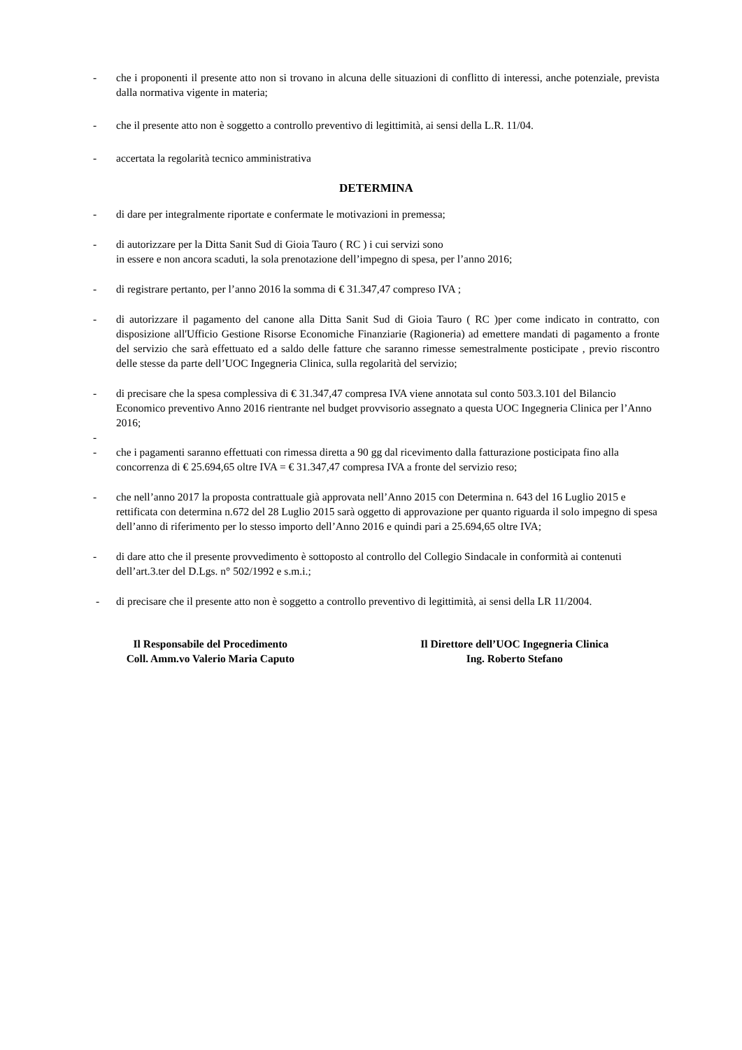- che i proponenti il presente atto non si trovano in alcuna delle situazioni di conflitto di interessi, anche potenziale, prevista dalla normativa vigente in materia;
- che il presente atto non è soggetto a controllo preventivo di legittimità, ai sensi della L.R. 11/04.
- accertata la regolarità tecnico amministrativa
DETERMINA
- di dare per integralmente riportate e confermate le motivazioni in premessa;
- di autorizzare per la Ditta Sanit Sud di Gioia Tauro ( RC ) i cui servizi sono
in essere e non ancora scaduti, la sola prenotazione dell’impegno di spesa, per l’anno 2016;
- di registrare pertanto, per l’anno 2016 la somma di € 31.347,47 compreso IVA ;
- di autorizzare il pagamento del canone alla Ditta Sanit Sud di Gioia Tauro ( RC )per come indicato in contratto, con disposizione all'Ufficio Gestione Risorse Economiche Finanziarie (Ragioneria) ad emettere mandati di pagamento a fronte del servizio che sarà effettuato ed a saldo delle fatture che saranno rimesse semestralmente posticipate , previo riscontro delle stesse da parte dell’UOC Ingegneria Clinica, sulla regolarità del servizio;
- di precisare che la spesa complessiva di € 31.347,47 compresa IVA viene annotata sul conto 503.3.101 del Bilancio Economico preventivo Anno 2016 rientrante nel budget provvisorio assegnato a questa UOC Ingegneria Clinica per l’Anno 2016;
-
- che i pagamenti saranno effettuati con rimessa diretta a 90 gg dal ricevimento dalla fatturazione posticipata fino alla concorrenza di € 25.694,65 oltre IVA = € 31.347,47 compresa IVA a fronte del servizio reso;
- che nell’anno 2017 la proposta contrattuale già approvata nell’Anno 2015 con Determina n. 643 del 16 Luglio 2015 e rettificata con determina n.672 del 28 Luglio 2015 sarà oggetto di approvazione per quanto riguarda il solo impegno di spesa dell’anno di riferimento per lo stesso importo dell’Anno 2016 e quindi pari a 25.694,65 oltre IVA;
- di dare atto che il presente provvedimento è sottoposto al controllo del Collegio Sindacale in conformità ai contenuti dell’art.3.ter del D.Lgs. n° 502/1992 e s.m.i.;
- di precisare che il presente atto non è soggetto a controllo preventivo di legittimità, ai sensi della LR 11/2004.
Il Responsabile del Procedimento
Coll. Amm.vo Valerio Maria Caputo
Il Direttore dell’UOC Ingegneria Clinica
Ing. Roberto Stefano